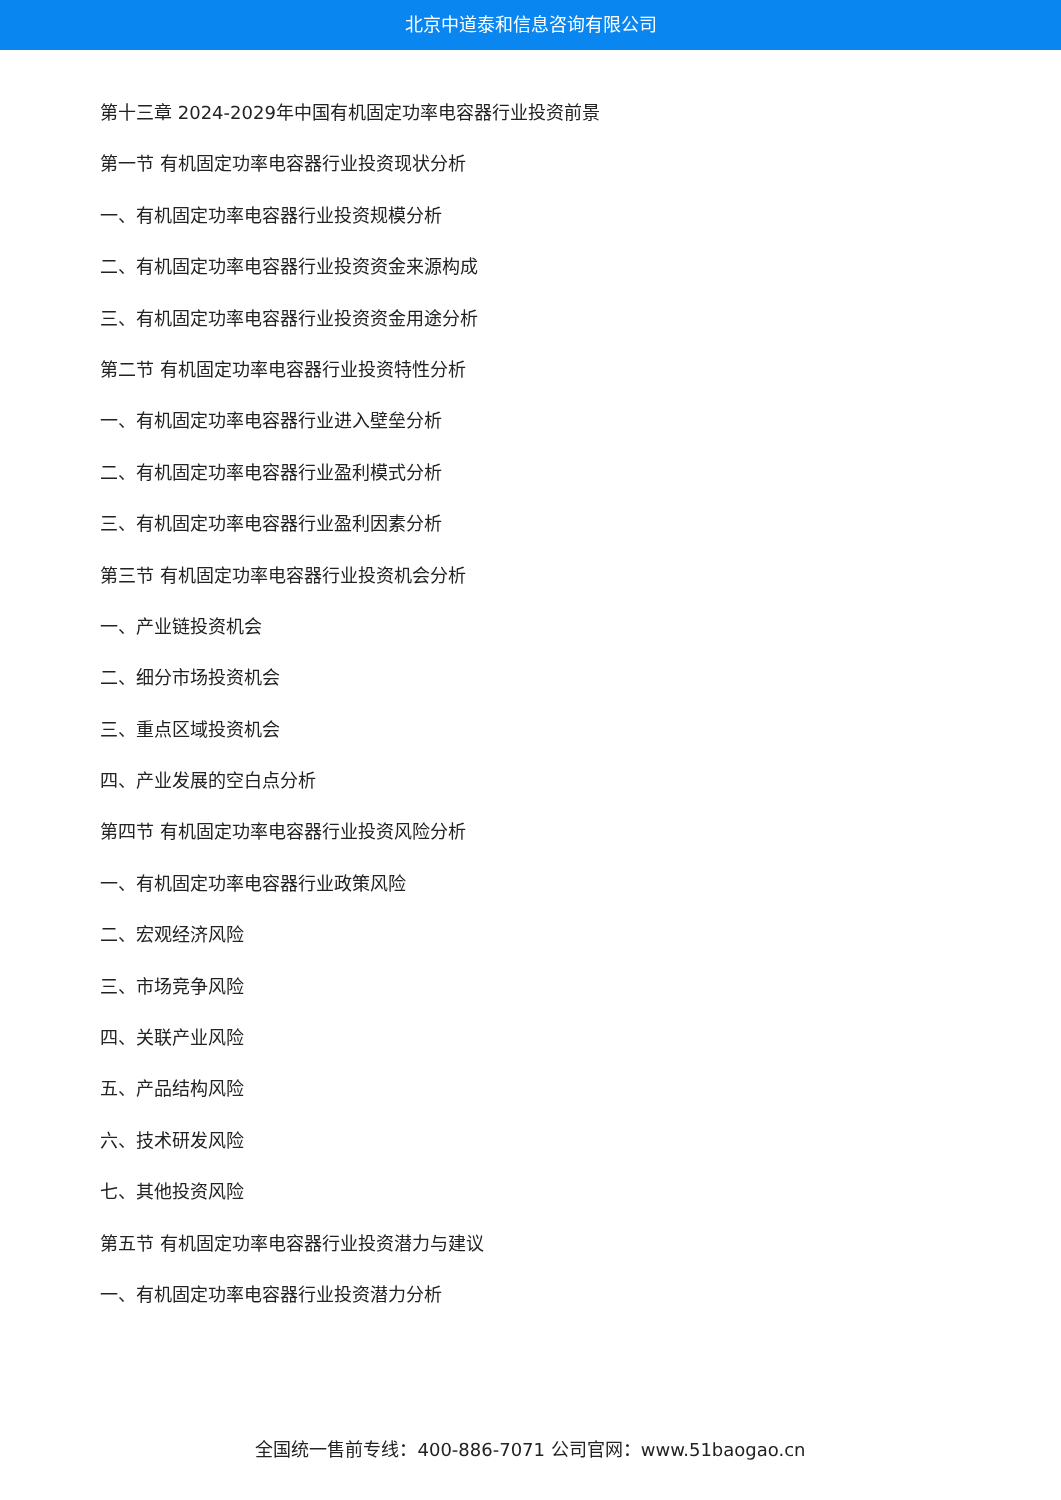北京中道泰和信息咨询有限公司
第十三章 2024-2029年中国有机固定功率电容器行业投资前景
第一节 有机固定功率电容器行业投资现状分析
一、有机固定功率电容器行业投资规模分析
二、有机固定功率电容器行业投资资金来源构成
三、有机固定功率电容器行业投资资金用途分析
第二节 有机固定功率电容器行业投资特性分析
一、有机固定功率电容器行业进入壁垒分析
二、有机固定功率电容器行业盈利模式分析
三、有机固定功率电容器行业盈利因素分析
第三节 有机固定功率电容器行业投资机会分析
一、产业链投资机会
二、细分市场投资机会
三、重点区域投资机会
四、产业发展的空白点分析
第四节 有机固定功率电容器行业投资风险分析
一、有机固定功率电容器行业政策风险
二、宏观经济风险
三、市场竞争风险
四、关联产业风险
五、产品结构风险
六、技术研发风险
七、其他投资风险
第五节 有机固定功率电容器行业投资潜力与建议
一、有机固定功率电容器行业投资潜力分析
全国统一售前专线：400-886-7071 公司官网：www.51baogao.cn